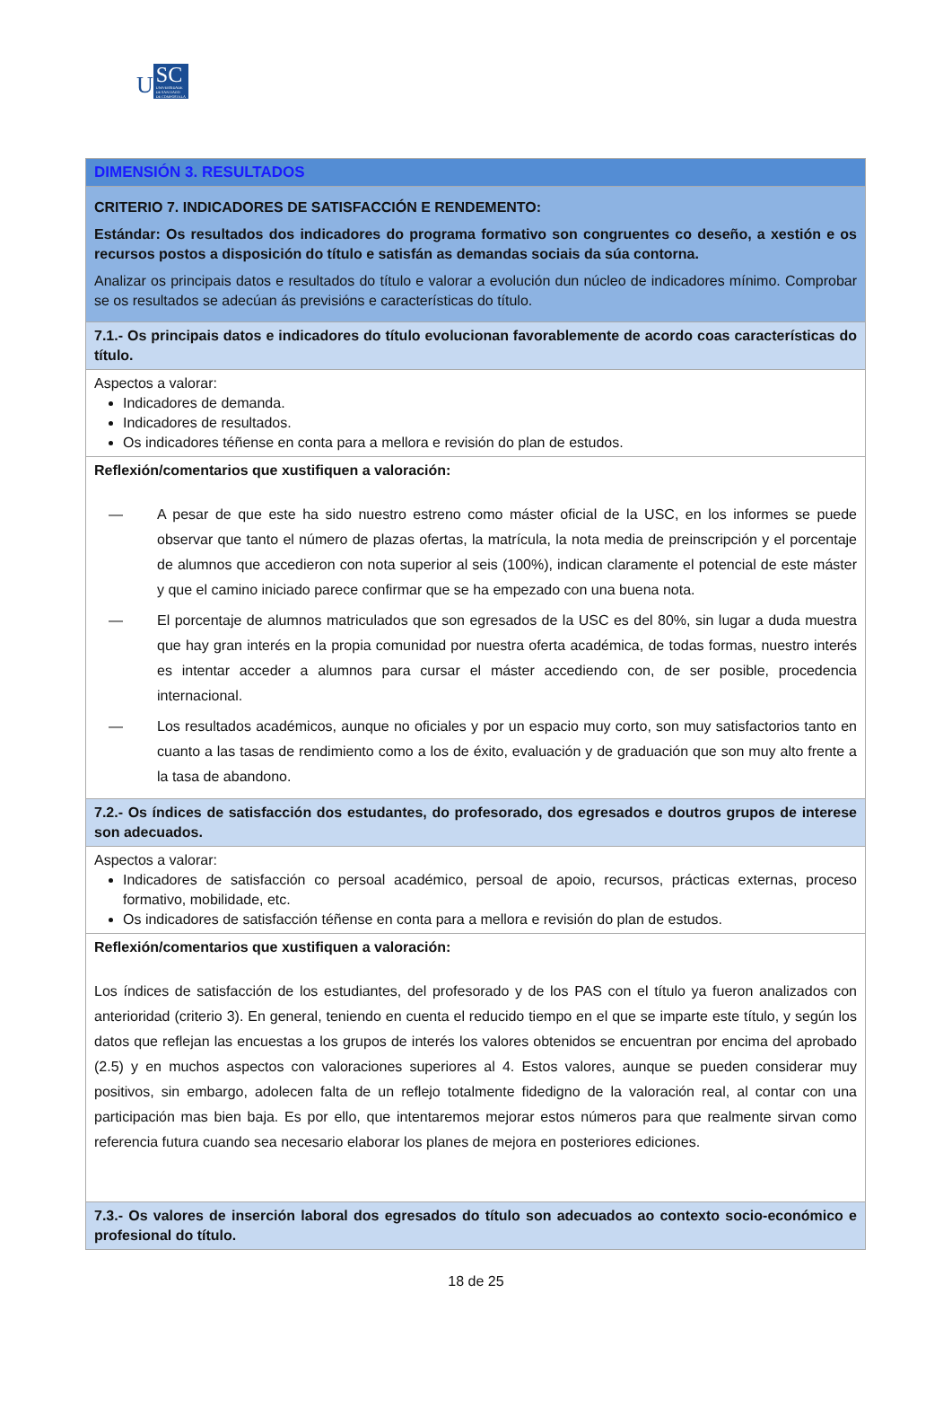U SC
UNIVERSIDADE
DE SANTIAGO
DE COMPOSTELA
| DIMENSIÓN 3. RESULTADOS |
| CRITERIO 7. INDICADORES DE SATISFACCIÓN E RENDEMENTO: Estándar: Os resultados dos indicadores do programa formativo son congruentes co deseño, a xestión e os recursos postos a disposición do título e satisfán as demandas sociais da súa contorna. Analizar os principais datos e resultados do título e valorar a evolución dun núcleo de indicadores mínimo. Comprobar se os resultados se adecúan ás previsións e características do título. |
| 7.1.- Os principais datos e indicadores do título evolucionan favorablemente de acordo coas características do título. |
| Aspectos a valorar: Indicadores de demanda. Indicadores de resultados. Os indicadores téñense en conta para a mellora e revisión do plan de estudos. |
| Reflexión/comentarios que xustifiquen a valoración: — A pesar de que este ha sido nuestro estreno como máster oficial de la USC, en los informes se puede observar que tanto el número de plazas ofertas, la matrícula, la nota media de preinscripción y el porcentaje de alumnos que accedieron con nota superior al seis (100%), indican claramente el potencial de este máster y que el camino iniciado parece confirmar que se ha empezado con una buena nota. — El porcentaje de alumnos matriculados que son egresados de la USC es del 80%, sin lugar a duda muestra que hay gran interés en la propia comunidad por nuestra oferta académica, de todas formas, nuestro interés es intentar acceder a alumnos para cursar el máster accediendo con, de ser posible, procedencia internacional. — Los resultados académicos, aunque no oficiales y por un espacio muy corto, son muy satisfactorios tanto en cuanto a las tasas de rendimiento como a los de éxito, evaluación y de graduación que son muy alto frente a la tasa de abandono. |
| 7.2.- Os índices de satisfacción dos estudantes, do profesorado, dos egresados e doutros grupos de interese son adecuados. |
| Aspectos a valorar: Indicadores de satisfacción co persoal académico, persoal de apoio, recursos, prácticas externas, proceso formativo, mobilidade, etc. Os indicadores de satisfacción téñense en conta para a mellora e revisión do plan de estudos. |
| Reflexión/comentarios que xustifiquen a valoración: Los índices de satisfacción de los estudiantes, del profesorado y de los PAS con el título ya fueron analizados con anterioridad (criterio 3). En general, teniendo en cuenta el reducido tiempo en el que se imparte este título, y según los datos que reflejan las encuestas a los grupos de interés los valores obtenidos se encuentran por encima del aprobado (2.5) y en muchos aspectos con valoraciones superiores al 4. Estos valores, aunque se pueden considerar muy positivos, sin embargo, adolecen falta de un reflejo totalmente fidedigno de la valoración real, al contar con una participación mas bien baja. Es por ello, que intentaremos mejorar estos números para que realmente sirvan como referencia futura cuando sea necesario elaborar los planes de mejora en posteriores ediciones. |
| 7.3.- Os valores de inserción laboral dos egresados do título son adecuados ao contexto socio-económico e profesional do título. |
18 de 25